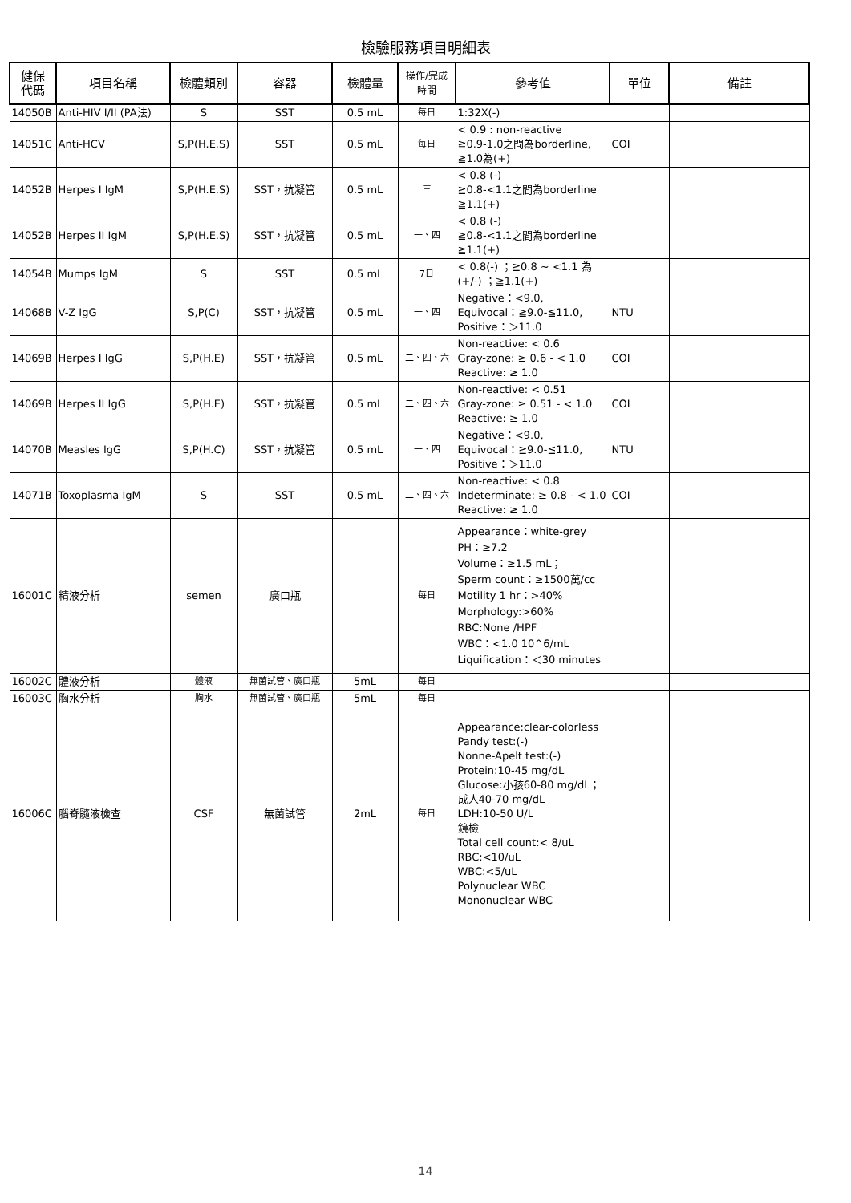檢驗服務項目明細表
| 健保 代碼 | 項目名稱 | 檢體類別 | 容器 | 檢體量 | 操作/完成 時間 | 參考值 | 單位 | 備註 |
| --- | --- | --- | --- | --- | --- | --- | --- | --- |
| 14050B | Anti-HIV I/II (PA法) | S | SST | 0.5 mL | 每日 | 1:32X(-) | | |
| 14051C | Anti-HCV | S,P(H.E.S) | SST | 0.5 mL | 每日 | < 0.9 : non-reactive ≧0.9-1.0之間為borderline, ≧1.0為(+) | COI | |
| 14052B | Herpes I IgM | S,P(H.E.S) | SST，抗凝管 | 0.5 mL | 三 | < 0.8 (-) ≧0.8-<1.1之間為borderline ≧1.1(+) | | |
| 14052B | Herpes II IgM | S,P(H.E.S) | SST，抗凝管 | 0.5 mL | 一、四 | < 0.8 (-) ≧0.8-<1.1之間為borderline ≧1.1(+) | | |
| 14054B | Mumps IgM | S | SST | 0.5 mL | 7日 | < 0.8(-) ；≧0.8 ~ <1.1 為(+/-) ；≧1.1(+) | | |
| 14068B | V-Z IgG | S,P(C) | SST，抗凝管 | 0.5 mL | 一、四 | Negative：<9.0, Equivocal：≧9.0-≦11.0, Positive：＞11.0 | NTU | |
| 14069B | Herpes I IgG | S,P(H.E) | SST，抗凝管 | 0.5 mL | 二、四、六 | Non-reactive: < 0.6 Gray-zone: ≥ 0.6 - < 1.0 Reactive: ≥ 1.0 | COI | |
| 14069B | Herpes II IgG | S,P(H.E) | SST，抗凝管 | 0.5 mL | 二、四、六 | Non-reactive: < 0.51 Gray-zone: ≥ 0.51 - < 1.0 Reactive: ≥ 1.0 | COI | |
| 14070B | Measles IgG | S,P(H.C) | SST，抗凝管 | 0.5 mL | 一、四 | Negative：<9.0, Equivocal：≧9.0-≦11.0, Positive：＞11.0 | NTU | |
| 14071B | Toxoplasma IgM | S | SST | 0.5 mL | 二、四、六 | Non-reactive: < 0.8 Indeterminate: ≥ 0.8 - < 1.0 Reactive: ≥ 1.0 | COI | |
| 16001C | 精液分析 | semen | 廣口瓶 | | 每日 | Appearance：white-grey PH：≥7.2 Volume：≥1.5 mL； Sperm count：≥1500萬/cc Motility 1 hr：>40% Morphology:>60% RBC:None /HPF WBC：<1.0 10^6/mL Liquification：＜30 minutes | | |
| 16002C | 體液分析 | 體液 | 無菌試管、廣口瓶 | 5mL | 每日 | | | |
| 16003C | 胸水分析 | 胸水 | 無菌試管、廣口瓶 | 5mL | 每日 | | | |
| 16006C | 腦脊髓液檢查 | CSF | 無菌試管 | 2mL | 每日 | Appearance:clear-colorless Pandy test:(-) Nonne-Apelt test:(-) Protein:10-45 mg/dL Glucose:小孩60-80 mg/dL；成人40-70 mg/dL LDH:10-50 U/L 鏡檢 Total cell count:< 8/uL RBC:<10/uL WBC:<5/uL Polynuclear WBC Mononuclear WBC | | |
14